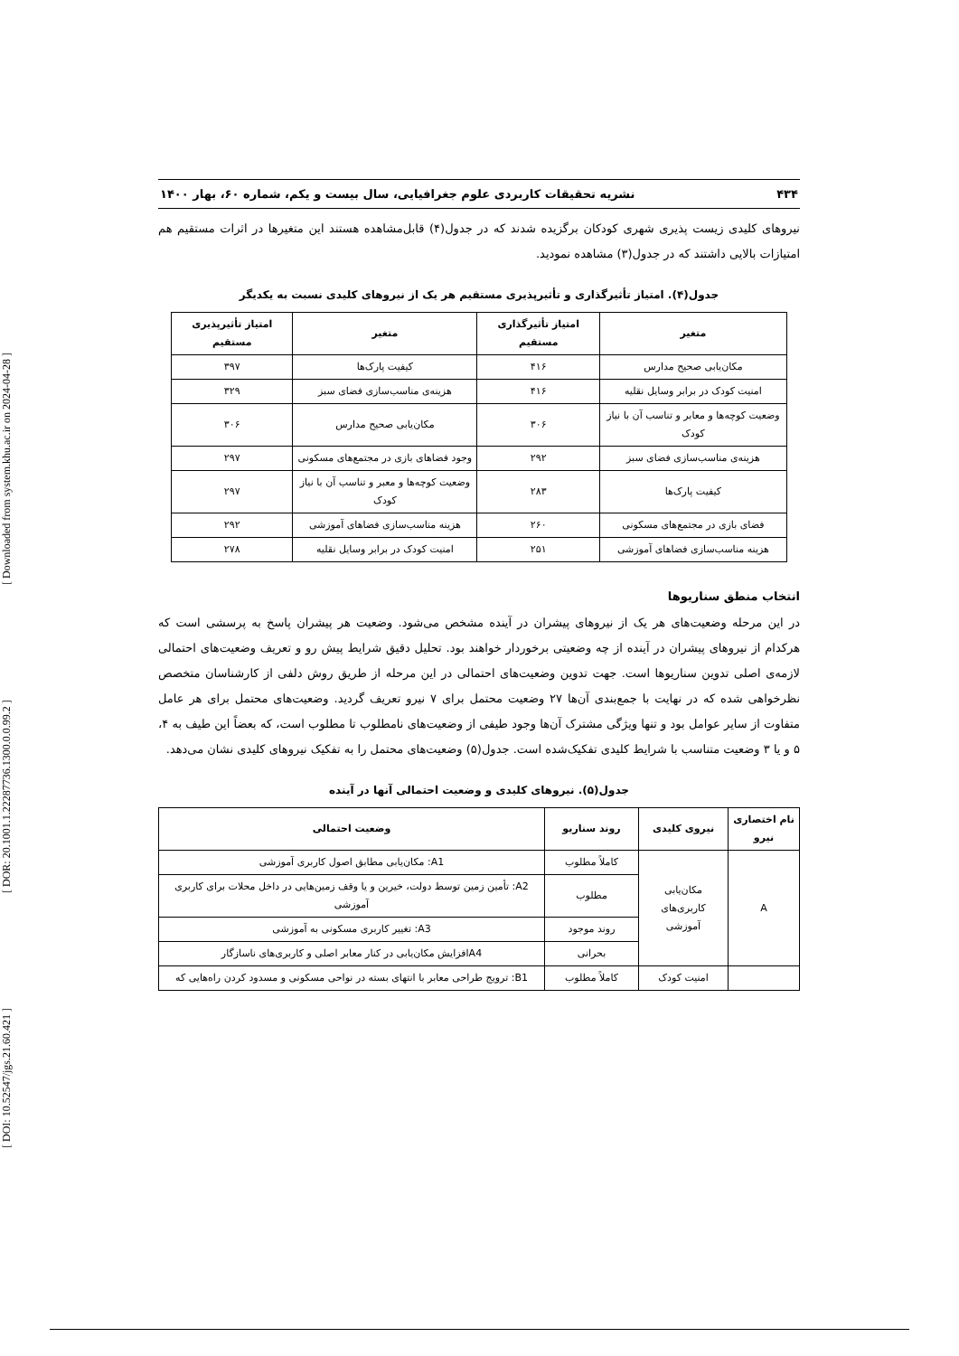[ DOI: 10.52547/jgs.21.60.421 ] [ DOR: 20.1001.1.22287736.1300.0.0.99.2 ] [ Downloaded from system.khu.ac.ir on 2024-04-28 ]
۴۳۴ نشریه تحقیقات کاربردی علوم جغرافیایی، سال بیست و یکم، شماره ۶۰، بهار ۱۴۰۰
نیروهای کلیدی زیست پذیری شهری کودکان برگزیده شدند که در جدول(۴) قابل‌مشاهده هستند این متغیرها در اثرات مستقیم هم امتیازات بالایی داشتند که در جدول(۳) مشاهده نمودید.
جدول(۴). امتیاز تأثیرگذاری و تأثیرپذیری مستقیم هر یک از نیروهای کلیدی نسبت به یکدیگر
| متغیر | امتیاز تأثیرگذاری مستقیم | متغیر | امتیاز تأثیرپذیری مستقیم |
| --- | --- | --- | --- |
| مکان‌یابی صحیح مدارس | ۴۱۶ | کیفیت پارک‌ها | ۳۹۷ |
| امنیت کودک در برابر وسایل نقلیه | ۴۱۶ | هزینه‌ی مناسب‌سازی فضای سبز | ۳۲۹ |
| وضعیت کوچه‌ها و معابر و تناسب آن با نیاز کودک | ۳۰۶ | مکان‌یابی صحیح مدارس | ۳۰۶ |
| هزینه‌ی مناسب‌سازی فضای سبز | ۲۹۲ | وجود فضاهای بازی در مجتمع‌های مسکونی | ۲۹۷ |
| کیفیت پارک‌ها | ۲۸۳ | وضعیت کوچه‌ها و معبر و تناسب آن با نیاز کودک | ۲۹۷ |
| فضای بازی در مجتمع‌های مسکونی | ۲۶۰ | هزینه مناسب‌سازی فضاهای آموزشی | ۲۹۲ |
| هزینه مناسب‌سازی فضاهای آموزشی | ۲۵۱ | امنیت کودک در برابر وسایل نقلیه | ۲۷۸ |
انتخاب منطق سناریوها
در این مرحله وضعیت‌های هر یک از نیروهای پیشران در آینده مشخص می‌شود. وضعیت هر پیشران پاسخ به پرسشی است که هرکدام از نیروهای پیشران در آینده از چه وضعیتی برخوردار خواهند بود. تحلیل دقیق شرایط پیش رو و تعریف وضعیت‌های احتمالی لازمه‌ی اصلی تدوین سناریوها است. جهت تدوین وضعیت‌های احتمالی در این مرحله از طریق روش دلفی از کارشناسان متخصص نظرخواهی شده که در نهایت با جمع‌بندی آن‌ها ۲۷ وضعیت محتمل برای ۷ نیرو تعریف گردید. وضعیت‌های محتمل برای هر عامل متفاوت از سایر عوامل بود و تنها ویژگی مشترک آن‌ها وجود طیفی از وضعیت‌های نامطلوب تا مطلوب است، که بعضاً این طیف به ۴، ۵ و یا ۳ وضعیت متناسب با شرایط کلیدی تفکیک‌شده است. جدول(۵) وضعیت‌های محتمل را به تفکیک نیروهای کلیدی نشان می‌دهد.
جدول(۵). نیروهای کلیدی و وضعیت احتمالی آنها در آینده
| نام اختصاری نیرو | نیروی کلیدی | روند سناریو | وضعیت احتمالی |
| --- | --- | --- | --- |
| A | مکان‌یابی کاربری‌های آموزشی | کاملاً مطلوب | A1: مکان‌یابی مطابق اصول کاربری آموزشی |
| | | مطلوب | A2: تأمین زمین توسط دولت، خیرین و یا وقف زمین‌هایی در داخل محلات برای کاربری آموزشی |
| | | روند موجود | A3: تغییر کاربری مسکونی به آموزشی |
| | | بحرانی | A4افزایش مکان‌یابی در کنار معابر اصلی و کاربری‌های ناسازگار |
| | امنیت کودک | کاملاً مطلوب | B1: ترویج طراحی معابر با انتهای بسته در نواحی مسکونی و مسدود کردن راه‌هایی که |